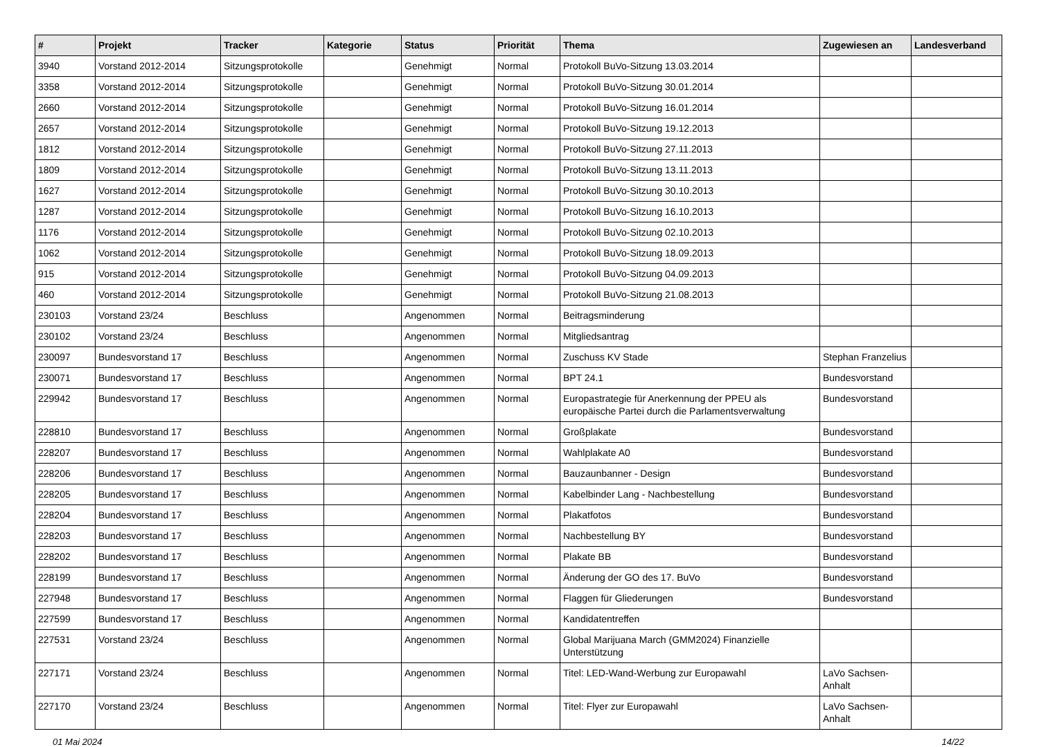| # | Projekt | Tracker | Kategorie | Status | Priorität | Thema | Zugewiesen an | Landesverband |
| --- | --- | --- | --- | --- | --- | --- | --- | --- |
| 3940 | Vorstand 2012-2014 | Sitzungsprotokolle | | Genehmigt | Normal | Protokoll BuVo-Sitzung 13.03.2014 | | |
| 3358 | Vorstand 2012-2014 | Sitzungsprotokolle | | Genehmigt | Normal | Protokoll BuVo-Sitzung 30.01.2014 | | |
| 2660 | Vorstand 2012-2014 | Sitzungsprotokolle | | Genehmigt | Normal | Protokoll BuVo-Sitzung 16.01.2014 | | |
| 2657 | Vorstand 2012-2014 | Sitzungsprotokolle | | Genehmigt | Normal | Protokoll BuVo-Sitzung 19.12.2013 | | |
| 1812 | Vorstand 2012-2014 | Sitzungsprotokolle | | Genehmigt | Normal | Protokoll BuVo-Sitzung 27.11.2013 | | |
| 1809 | Vorstand 2012-2014 | Sitzungsprotokolle | | Genehmigt | Normal | Protokoll BuVo-Sitzung 13.11.2013 | | |
| 1627 | Vorstand 2012-2014 | Sitzungsprotokolle | | Genehmigt | Normal | Protokoll BuVo-Sitzung 30.10.2013 | | |
| 1287 | Vorstand 2012-2014 | Sitzungsprotokolle | | Genehmigt | Normal | Protokoll BuVo-Sitzung 16.10.2013 | | |
| 1176 | Vorstand 2012-2014 | Sitzungsprotokolle | | Genehmigt | Normal | Protokoll BuVo-Sitzung 02.10.2013 | | |
| 1062 | Vorstand 2012-2014 | Sitzungsprotokolle | | Genehmigt | Normal | Protokoll BuVo-Sitzung 18.09.2013 | | |
| 915 | Vorstand 2012-2014 | Sitzungsprotokolle | | Genehmigt | Normal | Protokoll BuVo-Sitzung 04.09.2013 | | |
| 460 | Vorstand 2012-2014 | Sitzungsprotokolle | | Genehmigt | Normal | Protokoll BuVo-Sitzung 21.08.2013 | | |
| 230103 | Vorstand 23/24 | Beschluss | | Angenommen | Normal | Beitragsminderung | | |
| 230102 | Vorstand 23/24 | Beschluss | | Angenommen | Normal | Mitgliedsantrag | | |
| 230097 | Bundesvorstand 17 | Beschluss | | Angenommen | Normal | Zuschuss KV Stade | Stephan Franzelius | |
| 230071 | Bundesvorstand 17 | Beschluss | | Angenommen | Normal | BPT 24.1 | Bundesvorstand | |
| 229942 | Bundesvorstand 17 | Beschluss | | Angenommen | Normal | Europastrategie für Anerkennung der PPEU als europäische Partei durch die Parlamentsverwaltung | Bundesvorstand | |
| 228810 | Bundesvorstand 17 | Beschluss | | Angenommen | Normal | Großplakate | Bundesvorstand | |
| 228207 | Bundesvorstand 17 | Beschluss | | Angenommen | Normal | Wahlplakate A0 | Bundesvorstand | |
| 228206 | Bundesvorstand 17 | Beschluss | | Angenommen | Normal | Bauzaunbanner - Design | Bundesvorstand | |
| 228205 | Bundesvorstand 17 | Beschluss | | Angenommen | Normal | Kabelbinder Lang - Nachbestellung | Bundesvorstand | |
| 228204 | Bundesvorstand 17 | Beschluss | | Angenommen | Normal | Plakatfotos | Bundesvorstand | |
| 228203 | Bundesvorstand 17 | Beschluss | | Angenommen | Normal | Nachbestellung BY | Bundesvorstand | |
| 228202 | Bundesvorstand 17 | Beschluss | | Angenommen | Normal | Plakate BB | Bundesvorstand | |
| 228199 | Bundesvorstand 17 | Beschluss | | Angenommen | Normal | Änderung der GO des 17. BuVo | Bundesvorstand | |
| 227948 | Bundesvorstand 17 | Beschluss | | Angenommen | Normal | Flaggen für Gliederungen | Bundesvorstand | |
| 227599 | Bundesvorstand 17 | Beschluss | | Angenommen | Normal | Kandidatentreffen | | |
| 227531 | Vorstand 23/24 | Beschluss | | Angenommen | Normal | Global Marijuana March (GMM2024) Finanzielle Unterstützung | | |
| 227171 | Vorstand 23/24 | Beschluss | | Angenommen | Normal | Titel: LED-Wand-Werbung zur Europawahl | LaVo Sachsen-Anhalt | |
| 227170 | Vorstand 23/24 | Beschluss | | Angenommen | Normal | Titel: Flyer zur Europawahl | LaVo Sachsen-Anhalt | |
01 Mai 2024 14/22